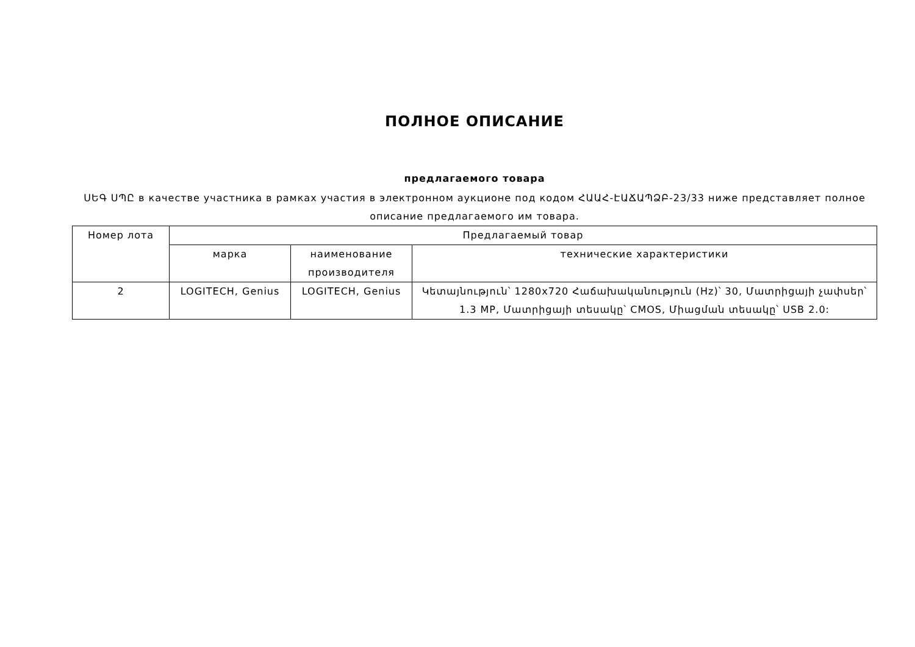ПОЛНОЕ ОПИСАНИЕ
предлагаемого товара
ՍԵԳ ՍՊԸ в качестве участника в рамках участия в электронном аукционе под кодом ՀԱԱՀ-ԷԱՃԱՊՁԲ-23/33 ниже представляет полное описание предлагаемого им товара.
| Номер лота | Предлагаемый товар | | |
| --- | --- | --- | --- |
| | марка | наименование производителя | технические характеристики |
| 2 | LOGITECH, Genius | LOGITECH, Genius | Կետայնություն՝ 1280x720 Հաճախականություն (Hz)՝ 30, Մատրիցայի չափսեր՝ 1.3 MP, Մատրիցայի տեսակը՝ CMOS, Միացման տեսակը՝ USB 2.0: |